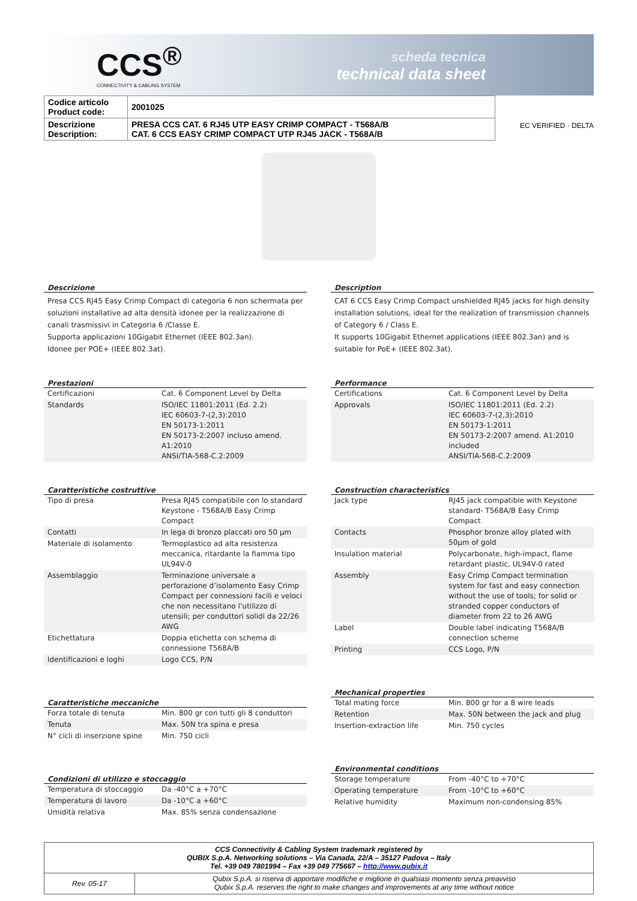CCS<sup>®</sup>
CONNECTIVITY & CABLING SYSTEM
scheda tecnica
technical data sheet
| Codice articolo Product code: | 2001025 |
| Descrizione Description: | PRESA CCS CAT. 6 RJ45 UTP EASY CRIMP COMPACT - T568A/B CAT. 6 CCS EASY CRIMP COMPACT UTP RJ45 JACK - T568A/B |
EC VERIFIED · DELTA
Descrizione
Presa CCS RJ45 Easy Crimp Compact di categoria 6 non schermata per soluzioni installative ad alta densità idonee per la realizzazione di canali trasmissivi in Categoria 6 /Classe E.
Supporta applicazioni 10Gigabit Ethernet (IEEE 802.3an).
Idonee per POE+ (IEEE 802.3at).
Prestazioni
| Certificazioni | Cat. 6 Component Level by Delta |
| Standards | ISO/IEC 11801:2011 (Ed. 2.2) IEC 60603-7-(2,3):2010 EN 50173-1:2011 EN 50173-2:2007 incluso amend. A1:2010 ANSI/TIA-568-C.2:2009 |
Caratteristiche costruttive
| Tipo di presa | Presa RJ45 compatibile con lo standard Keystone - T568A/B Easy Crimp Compact |
| Contatti | In lega di bronzo placcati oro 50 µm |
| Materiale di isolamento | Termoplastico ad alta resistenza meccanica, ritardante la fiamma tipo UL94V-0 |
| Assemblaggio | Terminazione universale a perforazione d’isolamento Easy Crimp Compact per connessioni facili e veloci che non necessitano l’utilizzo di utensili; per conduttori solidi da 22/26 AWG |
| Etichettatura | Doppia etichetta con schema di connessione T568A/B |
| Identificazioni e loghi | Logo CCS, P/N |
Caratteristiche meccaniche
| Forza totale di tenuta | Min. 800 gr con tutti gli 8 conduttori |
| Tenuta | Max. 50N tra spina e presa |
| N° cicli di inserzione spine | Min. 750 cicli |
Condizioni di utilizzo e stoccaggio
| Temperatura di stoccaggio | Da -40°C a +70°C |
| Temperatura di lavoro | Da -10°C a +60°C |
| Umidità relativa | Max. 85% senza condensazione |
Description
CAT 6 CCS Easy Crimp Compact unshielded RJ45 jacks for high density installation solutions, ideal for the realization of transmission channels of Category 6 / Class E.
It supports 10Gigabit Ethernet applications (IEEE 802.3an) and is suitable for PoE+ (IEEE 802.3at).
Performance
| Certifications | Cat. 6 Component Level by Delta |
| Approvals | ISO/IEC 11801:2011 (Ed. 2.2) IEC 60603-7-(2,3):2010 EN 50173-1:2011 EN 50173-2:2007 amend. A1:2010 included ANSI/TIA-568-C.2:2009 |
Construction characteristics
| Jack type | RJ45 jack compatible with Keystone standard- T568A/B Easy Crimp Compact |
| Contacts | Phosphor bronze alloy plated with 50µm of gold |
| Insulation material | Polycarbonate, high-impact, flame retardant plastic, UL94V-0 rated |
| Assembly | Easy Crimp Compact termination system for fast and easy connection without the use of tools; for solid or stranded copper conductors of diameter from 22 to 26 AWG |
| Label | Double label indicating T568A/B connection scheme |
| Printing | CCS Logo, P/N |
Mechanical properties
| Total mating force | Min. 800 gr for a 8 wire leads |
| Retention | Max. 50N between the jack and plug |
| Insertion-extraction life | Min. 750 cycles |
Environmental conditions
| Storage temperature | From -40°C to +70°C |
| Operating temperature | From -10°C to +60°C |
| Relative humidity | Maximum non-condensing 85% |
CCS Connectivity & Cabling System trademark registered by
QUBIX S.p.A. Networking solutions – Via Canada, 22/A – 35127 Padova – Italy
Tel. +39 049 7801994 – Fax +39 049 775667 – http://www.qubix.it
Rev. 05-17
Qubix S.p.A. si riserva di apportare modifiche e migliorie in qualsiasi momento senza preavviso
Qubix S.p.A. reserves the right to make changes and improvements at any time without notice